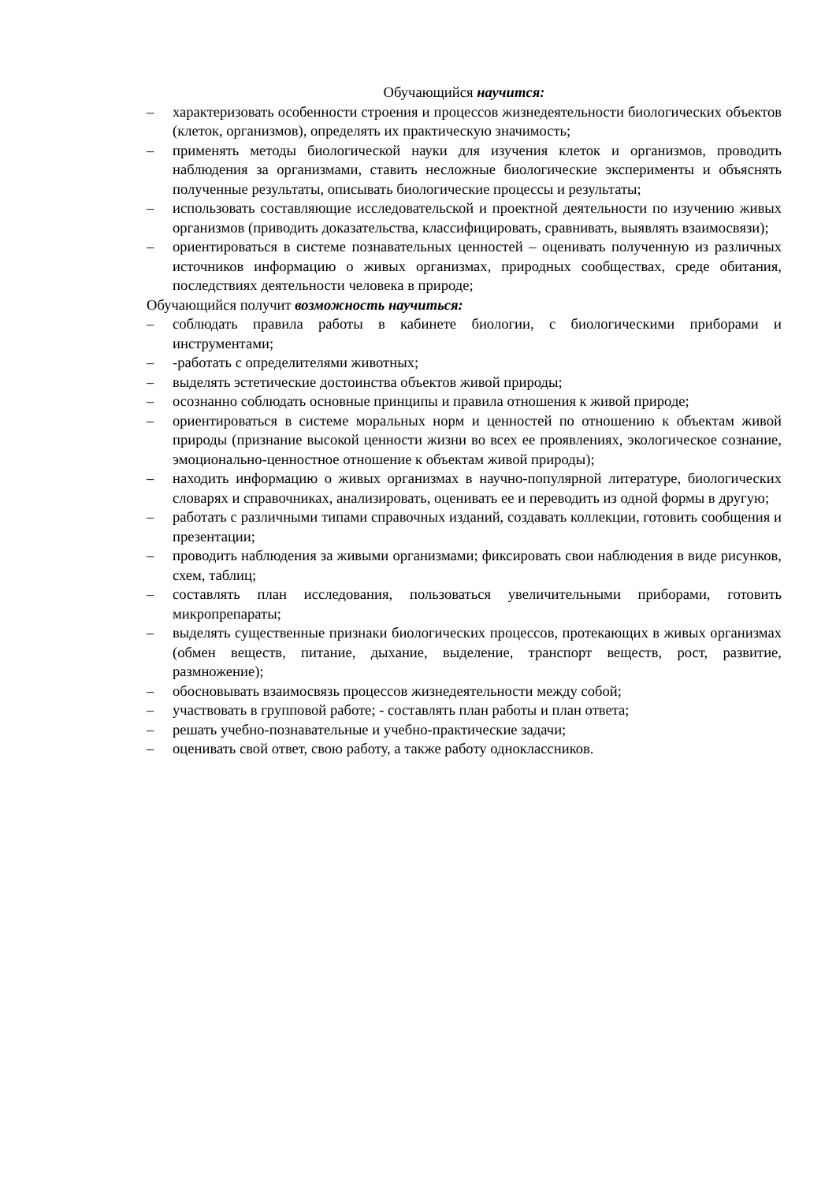Обучающийся научится:
– характеризовать особенности строения и процессов жизнедеятельности биологических объектов (клеток, организмов), определять их практическую значимость;
– применять методы биологической науки для изучения клеток и организмов, проводить наблюдения за организмами, ставить несложные биологические эксперименты и объяснять полученные результаты, описывать биологические процессы и результаты;
– использовать составляющие исследовательской и проектной деятельности по изучению живых организмов (приводить доказательства, классифицировать, сравнивать, выявлять взаимосвязи);
– ориентироваться в системе познавательных ценностей – оценивать полученную из различных источников информацию о живых организмах, природных сообществах, среде обитания, последствиях деятельности человека в природе;
Обучающийся получит возможность научиться:
– соблюдать правила работы в кабинете биологии, с биологическими приборами и инструментами;
– -работать с определителями животных;
– выделять эстетические достоинства объектов живой природы;
– осознанно соблюдать основные принципы и правила отношения к живой природе;
– ориентироваться в системе моральных норм и ценностей по отношению к объектам живой природы (признание высокой ценности жизни во всех ее проявлениях, экологическое сознание, эмоционально-ценностное отношение к объектам живой природы);
– находить информацию о живых организмах в научно-популярной литературе, биологических словарях и справочниках, анализировать, оценивать ее и переводить из одной формы в другую;
– работать с различными типами справочных изданий, создавать коллекции, готовить сообщения и презентации;
– проводить наблюдения за живыми организмами; фиксировать свои наблюдения в виде рисунков, схем, таблиц;
– составлять план исследования, пользоваться увеличительными приборами, готовить микропрепараты;
– выделять существенные признаки биологических процессов, протекающих в живых организмах (обмен веществ, питание, дыхание, выделение, транспорт веществ, рост, развитие, размножение);
– обосновывать взаимосвязь процессов жизнедеятельности между собой;
– участвовать в групповой работе; - составлять план работы и план ответа;
– решать учебно-познавательные и учебно-практические задачи;
– оценивать свой ответ, свою работу, а также работу одноклассников.